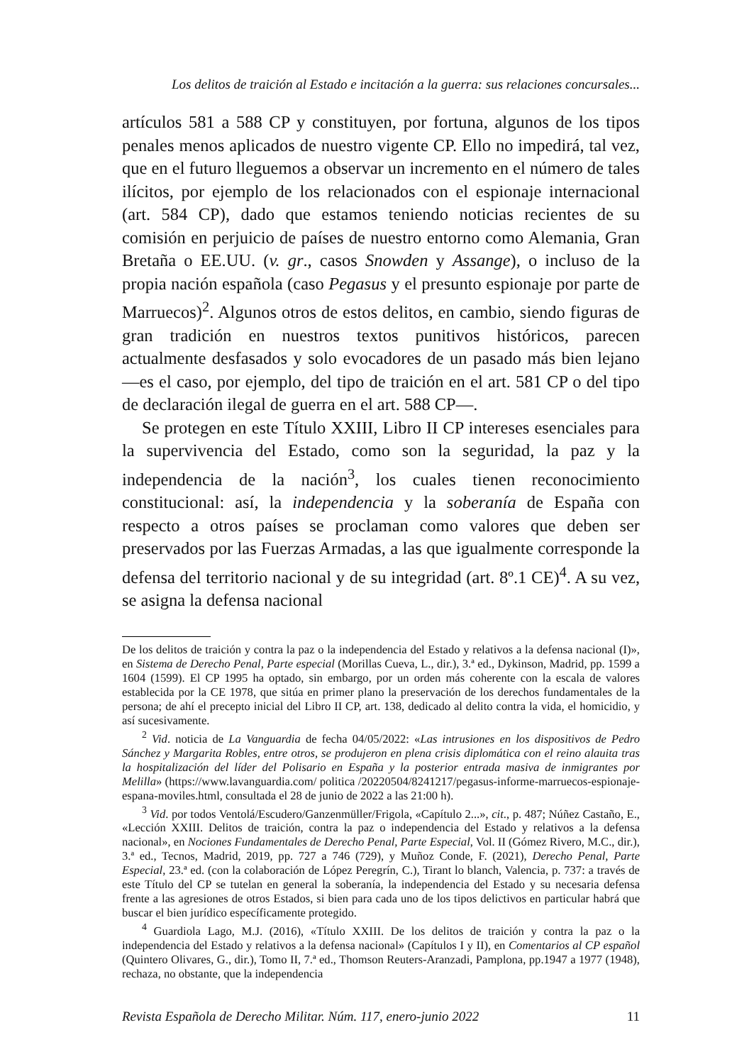Los delitos de traición al Estado e incitación a la guerra: sus relaciones concursales...
artículos 581 a 588 CP y constituyen, por fortuna, algunos de los tipos penales menos aplicados de nuestro vigente CP. Ello no impedirá, tal vez, que en el futuro lleguemos a observar un incremento en el número de tales ilícitos, por ejemplo de los relacionados con el espionaje internacional (art. 584 CP), dado que estamos teniendo noticias recientes de su comisión en perjuicio de países de nuestro entorno como Alemania, Gran Bretaña o EE.UU. (v. gr., casos Snowden y Assange), o incluso de la propia nación española (caso Pegasus y el presunto espionaje por parte de Marruecos)<sup>2</sup>. Algunos otros de estos delitos, en cambio, siendo figuras de gran tradición en nuestros textos punitivos históricos, parecen actualmente desfasados y solo evocadores de un pasado más bien lejano —es el caso, por ejemplo, del tipo de traición en el art. 581 CP o del tipo de declaración ilegal de guerra en el art. 588 CP—.
Se protegen en este Título XXIII, Libro II CP intereses esenciales para la supervivencia del Estado, como son la seguridad, la paz y la independencia de la nación<sup>3</sup>, los cuales tienen reconocimiento constitucional: así, la independencia y la soberanía de España con respecto a otros países se proclaman como valores que deben ser preservados por las Fuerzas Armadas, a las que igualmente corresponde la defensa del territorio nacional y de su integridad (art. 8º.1 CE)<sup>4</sup>. A su vez, se asigna la defensa nacional
De los delitos de traición y contra la paz o la independencia del Estado y relativos a la defensa nacional (I)», en Sistema de Derecho Penal, Parte especial (Morillas Cueva, L., dir.), 3.ª ed., Dykinson, Madrid, pp. 1599 a 1604 (1599). El CP 1995 ha optado, sin embargo, por un orden más coherente con la escala de valores establecida por la CE 1978, que sitúa en primer plano la preservación de los derechos fundamentales de la persona; de ahí el precepto inicial del Libro II CP, art. 138, dedicado al delito contra la vida, el homicidio, y así sucesivamente.
<sup>2</sup> Vid. noticia de La Vanguardia de fecha 04/05/2022: «Las intrusiones en los dispositivos de Pedro Sánchez y Margarita Robles, entre otros, se produjeron en plena crisis diplomática con el reino alauita tras la hospitalización del líder del Polisario en España y la posterior entrada masiva de inmigrantes por Melilla» (https://www.lavanguardia.com/ politica /20220504/8241217/pegasus-informe-marruecos-espionaje-espana-moviles.html, consultada el 28 de junio de 2022 a las 21:00 h).
<sup>3</sup> Vid. por todos Ventolá/Escudero/Ganzenmüller/Frigola, «Capítulo 2...», cit., p. 487; Núñez Castaño, E., «Lección XXIII. Delitos de traición, contra la paz o independencia del Estado y relativos a la defensa nacional», en Nociones Fundamentales de Derecho Penal, Parte Especial, Vol. II (Gómez Rivero, M.C., dir.), 3.ª ed., Tecnos, Madrid, 2019, pp. 727 a 746 (729), y Muñoz Conde, F. (2021), Derecho Penal, Parte Especial, 23.ª ed. (con la colaboración de López Peregrín, C.), Tirant lo blanch, Valencia, p. 737: a través de este Título del CP se tutelan en general la soberanía, la independencia del Estado y su necesaria defensa frente a las agresiones de otros Estados, si bien para cada uno de los tipos delictivos en particular habrá que buscar el bien jurídico específicamente protegido.
<sup>4</sup> Guardiola Lago, M.J. (2016), «Título XXIII. De los delitos de traición y contra la paz o la independencia del Estado y relativos a la defensa nacional» (Capítulos I y II), en Comentarios al CP español (Quintero Olivares, G., dir.), Tomo II, 7.ª ed., Thomson Reuters-Aranzadi, Pamplona, pp.1947 a 1977 (1948), rechaza, no obstante, que la independencia
Revista Española de Derecho Militar. Núm. 117, enero-junio 2022 11